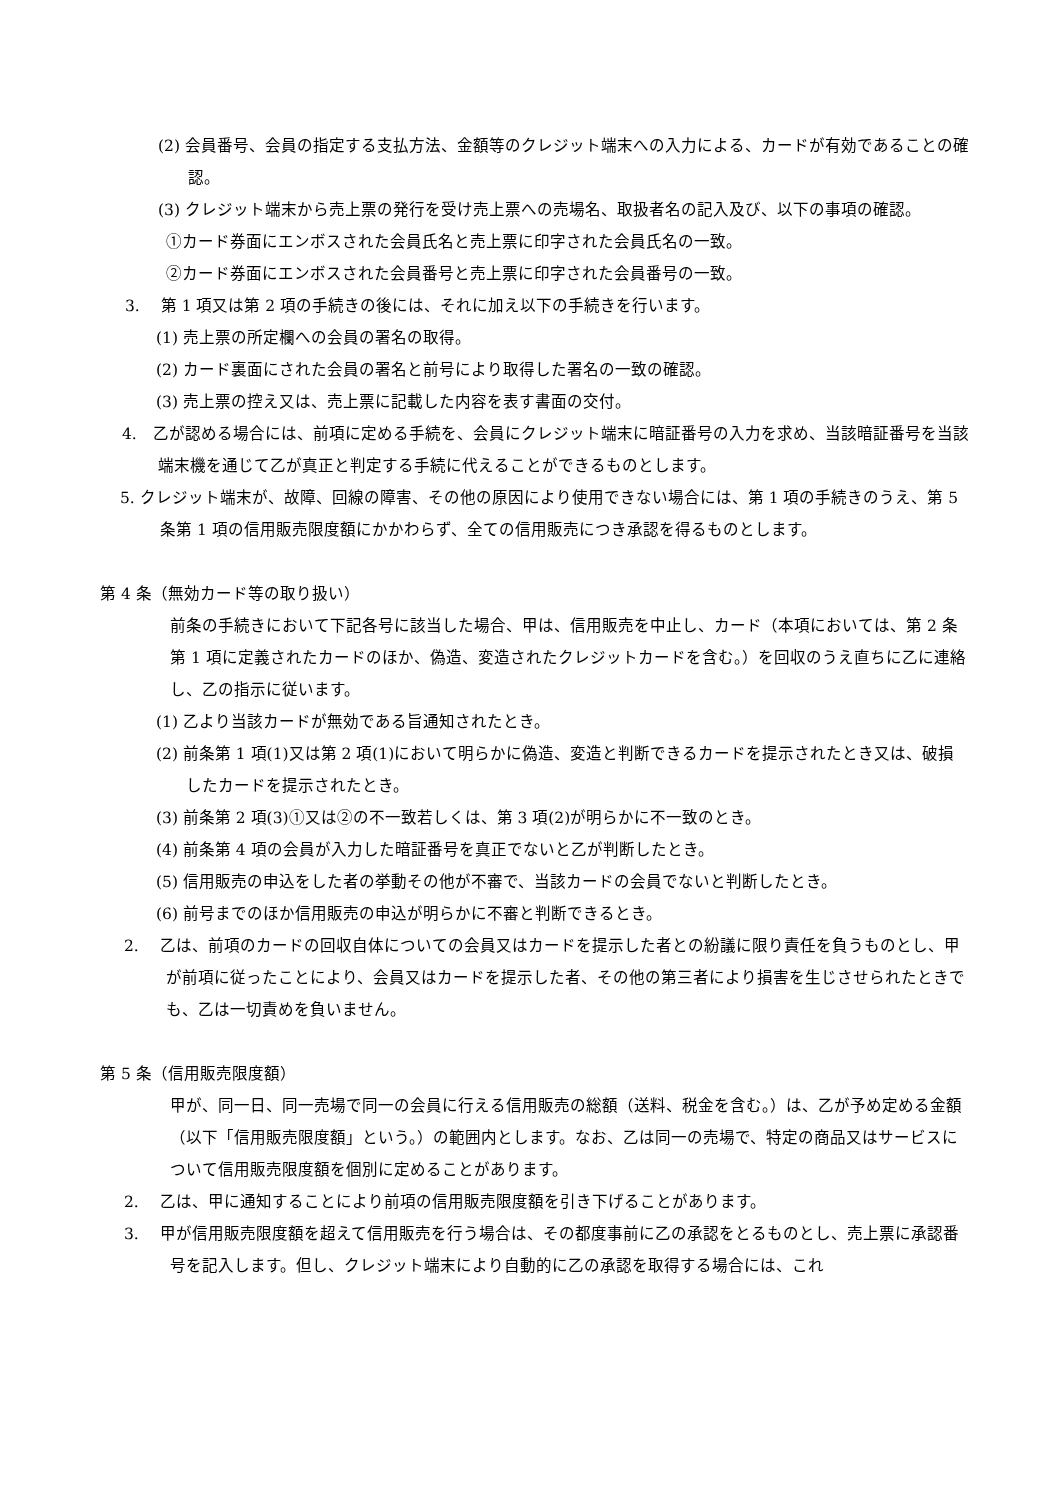(2) 会員番号、会員の指定する支払方法、金額等のクレジット端末への入力による、カードが有効であることの確認。
(3) クレジット端末から売上票の発行を受け売上票への売場名、取扱者名の記入及び、以下の事項の確認。
①カード券面にエンボスされた会員氏名と売上票に印字された会員氏名の一致。
②カード券面にエンボスされた会員番号と売上票に印字された会員番号の一致。
3.　 第 1 項又は第 2 項の手続きの後には、それに加え以下の手続きを行います。
(1) 売上票の所定欄への会員の署名の取得。
(2) カード裏面にされた会員の署名と前号により取得した署名の一致の確認。
(3) 売上票の控え又は、売上票に記載した内容を表す書面の交付。
4.　乙が認める場合には、前項に定める手続を、会員にクレジット端末に暗証番号の入力を求め、当該暗証番号を当該端末機を通じて乙が真正と判定する手続に代えることができるものとします。
5. クレジット端末が、故障、回線の障害、その他の原因により使用できない場合には、第 1 項の手続きのうえ、第 5 条第 1 項の信用販売限度額にかかわらず、全ての信用販売につき承認を得るものとします。
第 4 条（無効カード等の取り扱い）
前条の手続きにおいて下記各号に該当した場合、甲は、信用販売を中止し、カード（本項においては、第 2 条第 1 項に定義されたカードのほか、偽造、変造されたクレジットカードを含む。）を回収のうえ直ちに乙に連絡し、乙の指示に従います。
(1) 乙より当該カードが無効である旨通知されたとき。
(2) 前条第 1 項(1)又は第 2 項(1)において明らかに偽造、変造と判断できるカードを提示されたとき又は、破損したカードを提示されたとき。
(3) 前条第 2 項(3)①又は②の不一致若しくは、第 3 項(2)が明らかに不一致のとき。
(4) 前条第 4 項の会員が入力した暗証番号を真正でないと乙が判断したとき。
(5) 信用販売の申込をした者の挙動その他が不審で、当該カードの会員でないと判断したとき。
(6) 前号までのほか信用販売の申込が明らかに不審と判断できるとき。
2.　 乙は、前項のカードの回収自体についての会員又はカードを提示した者との紛議に限り責任を負うものとし、甲が前項に従ったことにより、会員又はカードを提示した者、その他の第三者により損害を生じさせられたときでも、乙は一切責めを負いません。
第 5 条（信用販売限度額）
甲が、同一日、同一売場で同一の会員に行える信用販売の総額（送料、税金を含む。）は、乙が予め定める金額（以下「信用販売限度額」という。）の範囲内とします。なお、乙は同一の売場で、特定の商品又はサービスについて信用販売限度額を個別に定めることがあります。
2.　 乙は、甲に通知することにより前項の信用販売限度額を引き下げることがあります。
3.　 甲が信用販売限度額を超えて信用販売を行う場合は、その都度事前に乙の承認をとるものとし、売上票に承認番号を記入します。但し、クレジット端末により自動的に乙の承認を取得する場合には、これ